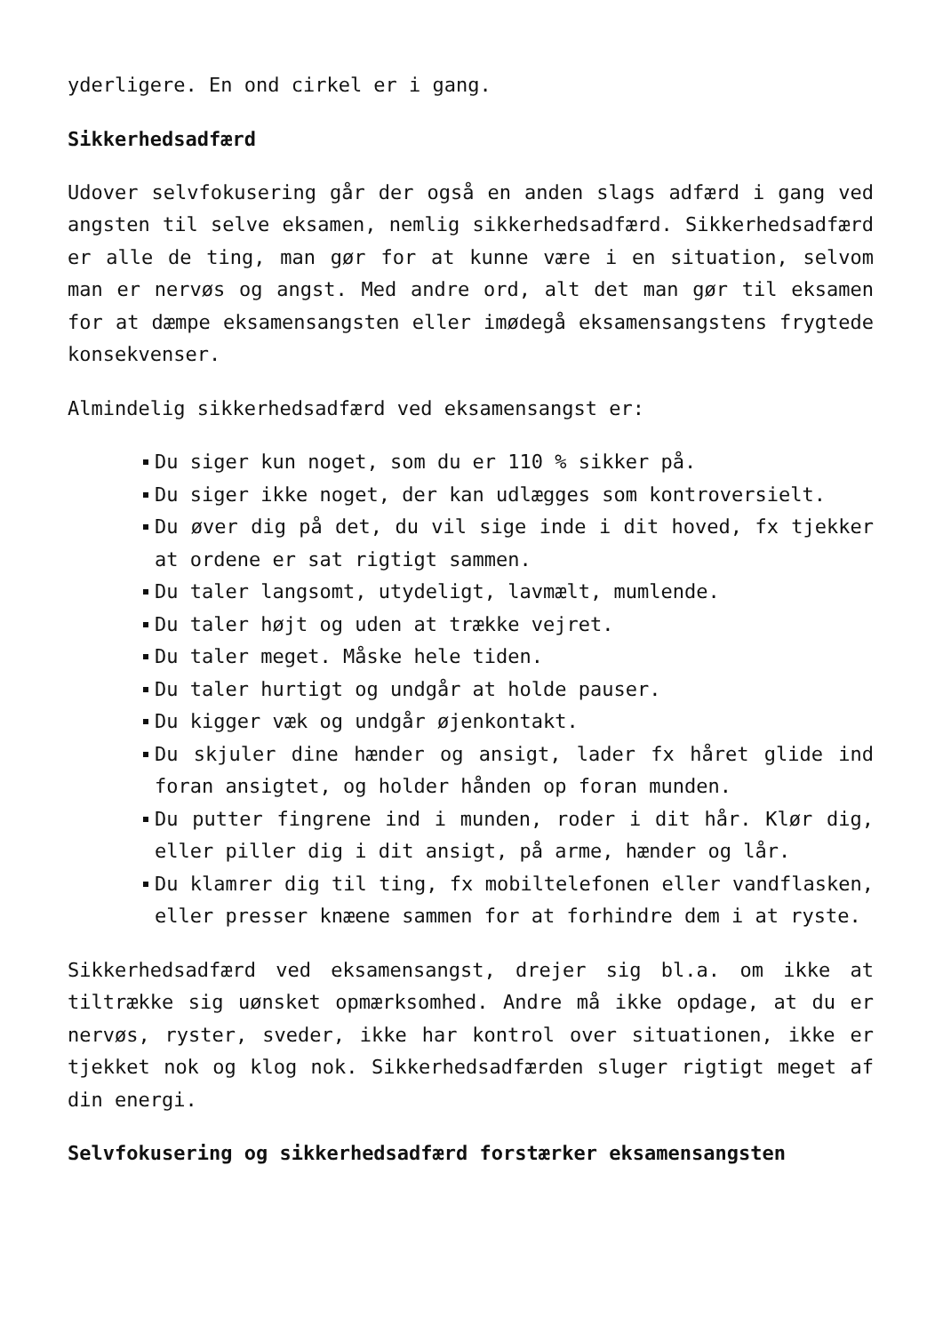yderligere. En ond cirkel er i gang.
Sikkerhedsadfærd
Udover selvfokusering går der også en anden slags adfærd i gang ved angsten til selve eksamen, nemlig sikkerhedsadfærd. Sikkerhedsadfærd er alle de ting, man gør for at kunne være i en situation, selvom man er nervøs og angst. Med andre ord, alt det man gør til eksamen for at dæmpe eksamensangsten eller imødegå eksamensangstens frygtede konsekvenser.
Almindelig sikkerhedsadfærd ved eksamensangst er:
Du siger kun noget, som du er 110 % sikker på.
Du siger ikke noget, der kan udlægges som kontroversielt.
Du øver dig på det, du vil sige inde i dit hoved, fx tjekker at ordene er sat rigtigt sammen.
Du taler langsomt, utydeligt, lavmælt, mumlende.
Du taler højt og uden at trække vejret.
Du taler meget. Måske hele tiden.
Du taler hurtigt og undgår at holde pauser.
Du kigger væk og undgår øjenkontakt.
Du skjuler dine hænder og ansigt, lader fx håret glide ind foran ansigtet, og holder hånden op foran munden.
Du putter fingrene ind i munden, roder i dit hår. Klør dig, eller piller dig i dit ansigt, på arme, hænder og lår.
Du klamrer dig til ting, fx mobiltelefonen eller vandflasken, eller presser knæene sammen for at forhindre dem i at ryste.
Sikkerhedsadfærd ved eksamensangst, drejer sig bl.a. om ikke at tiltrække sig uønsket opmærksomhed. Andre må ikke opdage, at du er nervøs, ryster, sveder, ikke har kontrol over situationen, ikke er tjekket nok og klog nok. Sikkerhedsadfærden sluger rigtigt meget af din energi.
Selvfokusering og sikkerhedsadfærd forstærker eksamensangsten